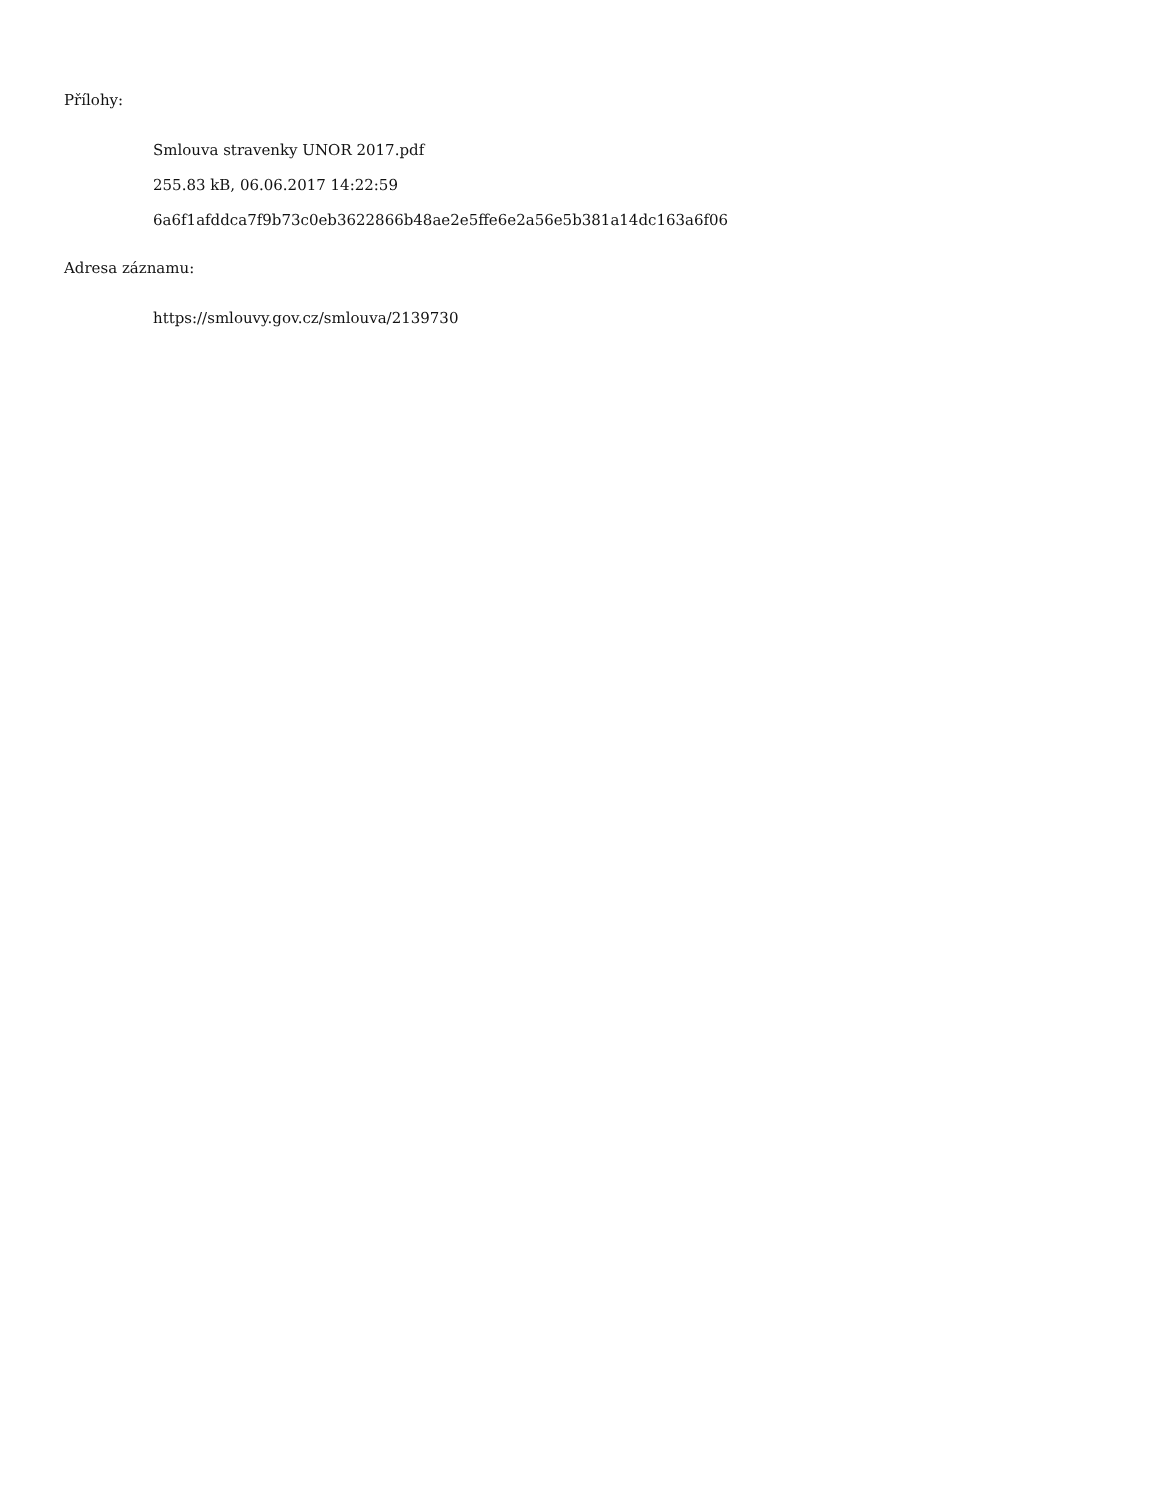Přílohy:
Smlouva stravenky UNOR 2017.pdf
255.83 kB, 06.06.2017 14:22:59
6a6f1afddca7f9b73c0eb3622866b48ae2e5ffe6e2a56e5b381a14dc163a6f06
Adresa záznamu:
https://smlouvy.gov.cz/smlouva/2139730